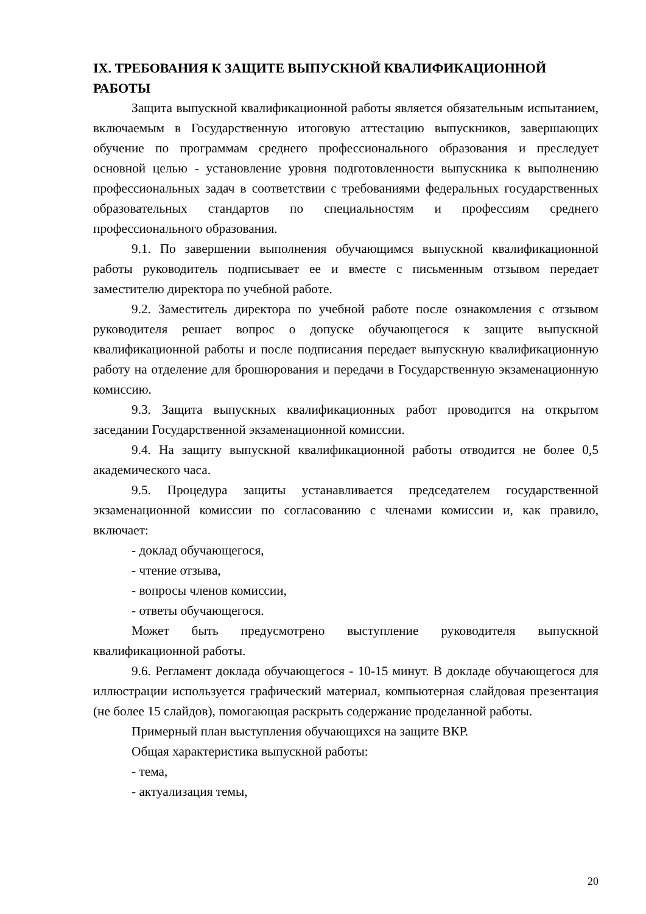IX. ТРЕБОВАНИЯ К ЗАЩИТЕ ВЫПУСКНОЙ КВАЛИФИКАЦИОННОЙ РАБОТЫ
Защита выпускной квалификационной работы является обязательным испытанием, включаемым в Государственную итоговую аттестацию выпускников, завершающих обучение по программам среднего профессионального образования и преследует основной целью - установление уровня подготовленности выпускника к выполнению профессиональных задач в соответствии с требованиями федеральных государственных образовательных стандартов по специальностям и профессиям среднего профессионального образования.
9.1. По завершении выполнения обучающимся выпускной квалификационной работы руководитель подписывает ее и вместе с письменным отзывом передает заместителю директора по учебной работе.
9.2. Заместитель директора по учебной работе после ознакомления с отзывом руководителя решает вопрос о допуске обучающегося к защите выпускной квалификационной работы и после подписания передает выпускную квалификационную работу на отделение для брошюрования и передачи в Государственную экзаменационную комиссию.
9.3. Защита выпускных квалификационных работ проводится на открытом заседании Государственной экзаменационной комиссии.
9.4. На защиту выпускной квалификационной работы отводится не более 0,5 академического часа.
9.5. Процедура защиты устанавливается председателем государственной экзаменационной комиссии по согласованию с членами комиссии и, как правило, включает:
- доклад обучающегося,
- чтение отзыва,
- вопросы членов комиссии,
- ответы обучающегося.
Может быть предусмотрено выступление руководителя выпускной квалификационной работы.
9.6. Регламент доклада обучающегося - 10-15 минут. В докладе обучающегося для иллюстрации используется графический материал, компьютерная слайдовая презентация (не более 15 слайдов), помогающая раскрыть содержание проделанной работы.
Примерный план выступления обучающихся на защите ВКР.
Общая характеристика выпускной работы:
- тема,
- актуализация темы,
20